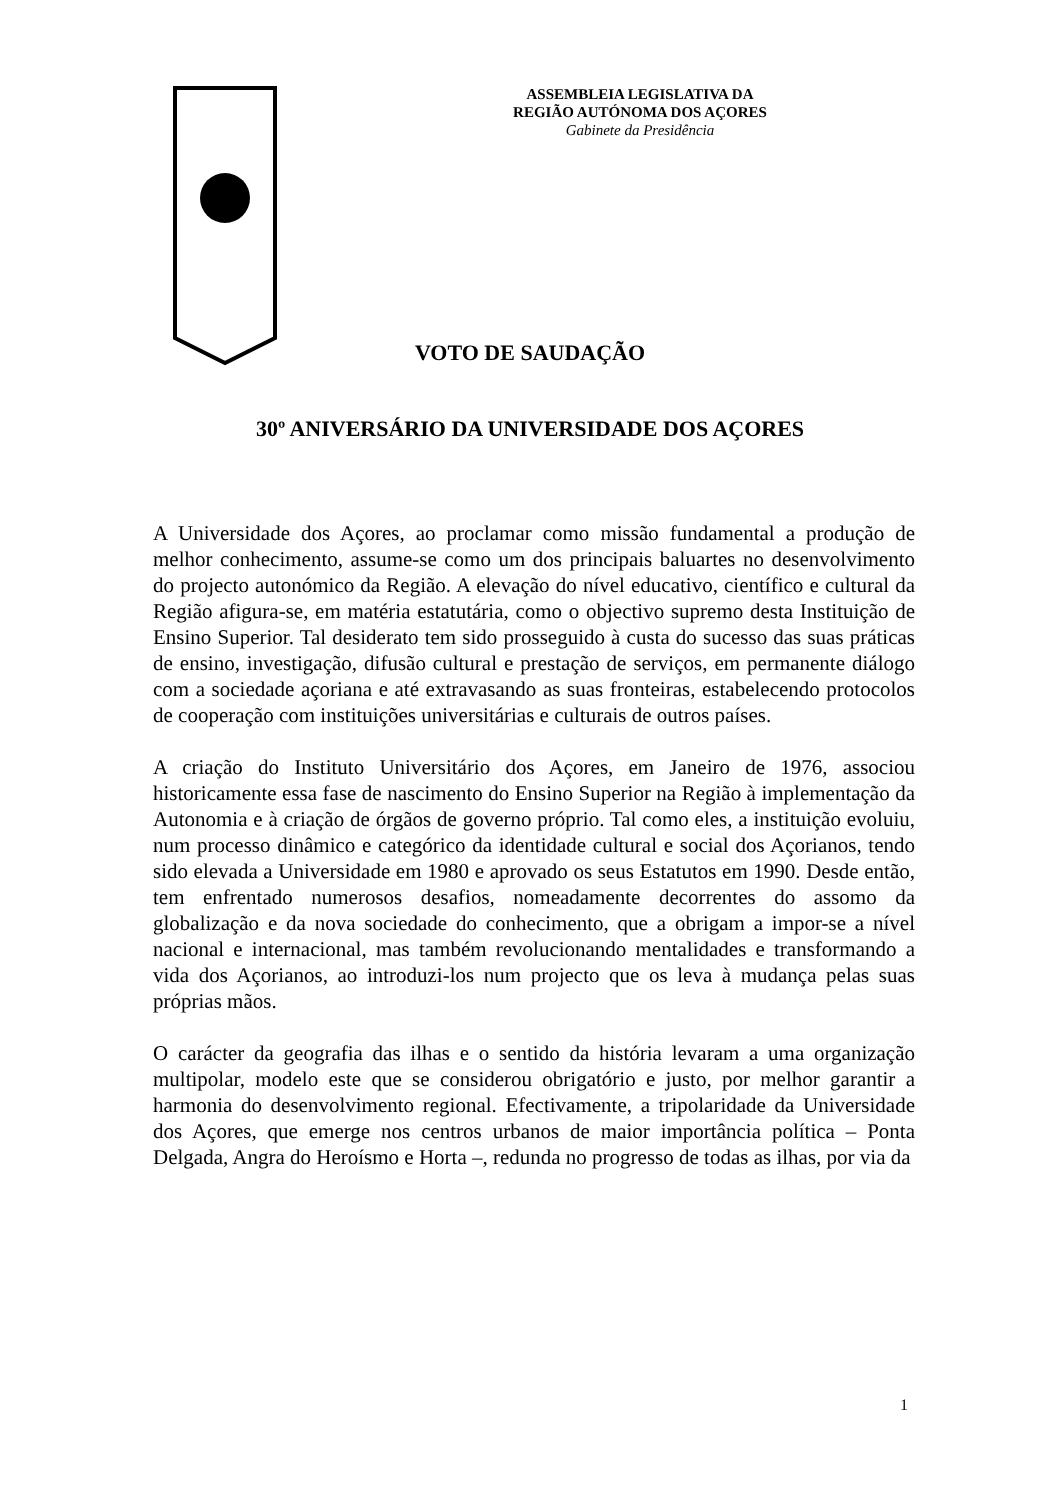ASSEMBLEIA LEGISLATIVA DA
REGIÃO AUTÓNOMA DOS AÇORES
Gabinete da Presidência
VOTO DE SAUDAÇÃO
30º ANIVERSÁRIO DA UNIVERSIDADE DOS AÇORES
A Universidade dos Açores, ao proclamar como missão fundamental a produção de melhor conhecimento, assume-se como um dos principais baluartes no desenvolvimento do projecto autonómico da Região. A elevação do nível educativo, científico e cultural da Região afigura-se, em matéria estatutária, como o objectivo supremo desta Instituição de Ensino Superior. Tal desiderato tem sido prosseguido à custa do sucesso das suas práticas de ensino, investigação, difusão cultural e prestação de serviços, em permanente diálogo com a sociedade açoriana e até extravasando as suas fronteiras, estabelecendo protocolos de cooperação com instituições universitárias e culturais de outros países.
A criação do Instituto Universitário dos Açores, em Janeiro de 1976, associou historicamente essa fase de nascimento do Ensino Superior na Região à implementação da Autonomia e à criação de órgãos de governo próprio. Tal como eles, a instituição evoluiu, num processo dinâmico e categórico da identidade cultural e social dos Açorianos, tendo sido elevada a Universidade em 1980 e aprovado os seus Estatutos em 1990. Desde então, tem enfrentado numerosos desafios, nomeadamente decorrentes do assomo da globalização e da nova sociedade do conhecimento, que a obrigam a impor-se a nível nacional e internacional, mas também revolucionando mentalidades e transformando a vida dos Açorianos, ao introduzi-los num projecto que os leva à mudança pelas suas próprias mãos.
O carácter da geografia das ilhas e o sentido da história levaram a uma organização multipolar, modelo este que se considerou obrigatório e justo, por melhor garantir a harmonia do desenvolvimento regional. Efectivamente, a tripolaridade da Universidade dos Açores, que emerge nos centros urbanos de maior importância política – Ponta Delgada, Angra do Heroísmo e Horta –, redunda no progresso de todas as ilhas, por via da
1